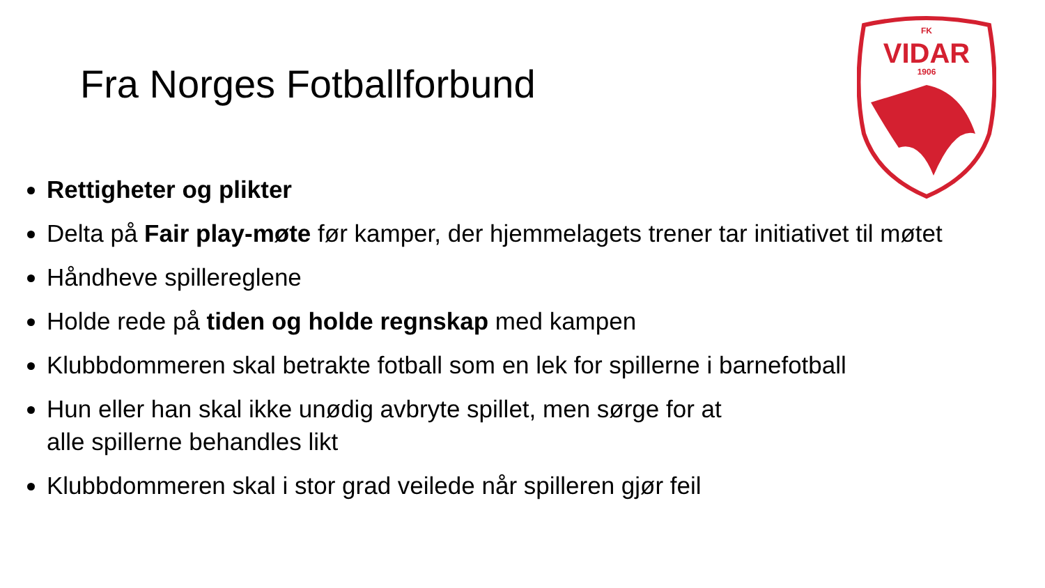Fra Norges Fotballforbund
FK
VIDAR
1906
Rettigheter og plikter
Delta på Fair play-møte før kamper, der hjemmelagets trener tar initiativet til møtet
Håndheve spillereglene
Holde rede på tiden og holde regnskap med kampen
Klubbdommeren skal betrakte fotball som en lek for spillerne i barnefotball
Hun eller han skal ikke unødig avbryte spillet, men sørge for at
alle spillerne behandles likt
Klubbdommeren skal i stor grad veilede når spilleren gjør feil